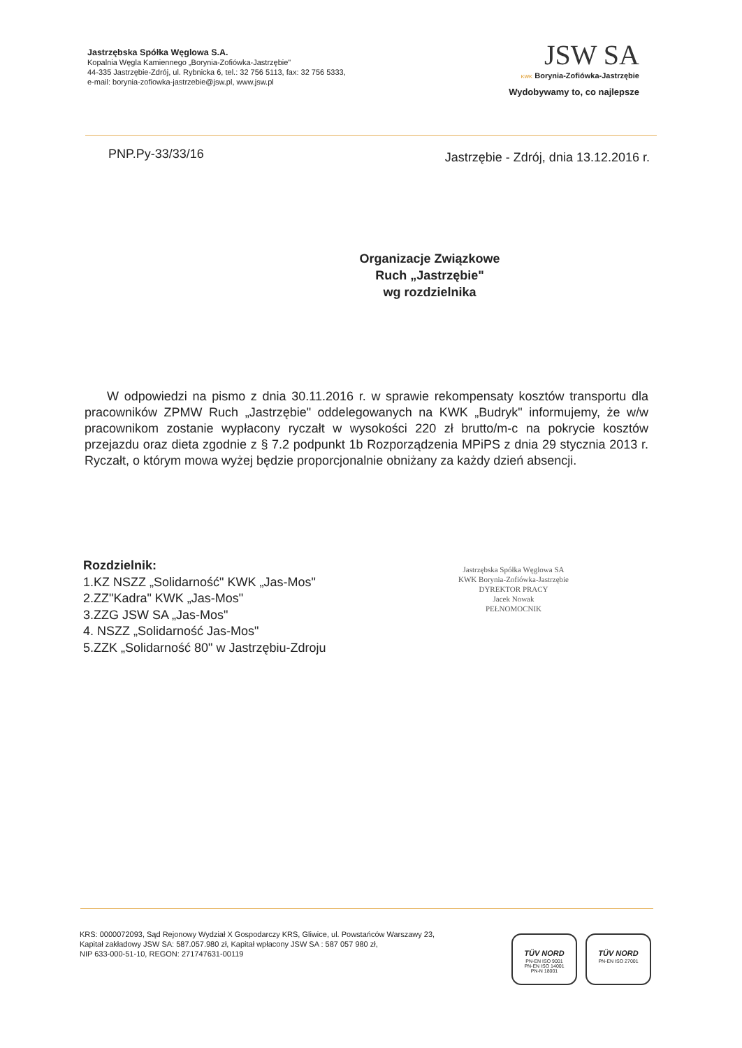Jastrzębska Spółka Węglowa S.A.
Kopalnia Węgla Kamiennego „Borynia-Zofiówka-Jastrzębie"
44-335 Jastrzębie-Zdrój, ul. Rybnicka 6, tel.: 32 756 5113, fax: 32 756 5333,
e-mail: borynia-zofiowka-jastrzebie@jsw.pl, www.jsw.pl
JSW SA
KWK Borynia-Zofiówka-Jastrzębie
Wydobywamy to, co najlepsze
PNP.Py-33/33/16
Jastrzębie - Zdrój, dnia 13.12.2016 r.
Organizacje Związkowe
Ruch „Jastrzębie"
wg rozdzielnika
W odpowiedzi na pismo z dnia 30.11.2016 r. w sprawie rekompensaty kosztów transportu dla pracowników ZPMW Ruch „Jastrzębie" oddelegowanych na KWK „Budryk" informujemy, że w/w pracownikom zostanie wypłacony ryczałt w wysokości 220 zł brutto/m-c na pokrycie kosztów przejazdu oraz dieta zgodnie z § 7.2 podpunkt 1b Rozporządzenia MPiPS z dnia 29 stycznia 2013 r. Ryczałt, o którym mowa wyżej będzie proporcjonalnie obniżany za każdy dzień absencji.
Rozdzielnik:
1.KZ NSZZ „Solidarność" KWK „Jas-Mos"
2.ZZ"Kadra" KWK „Jas-Mos"
3.ZZG JSW SA „Jas-Mos"
4. NSZZ „Solidarność Jas-Mos"
5.ZZK „Solidarność 80" w Jastrzębiu-Zdroju
Jastrzębska Spółka Węglowa SA
KWK Borynia-Zofiówka-Jastrzębie
DYREKTOR PRACY
Jacek Nowak
PEŁNOMOCNIK
KRS: 0000072093, Sąd Rejonowy Wydział X Gospodarczy KRS, Gliwice, ul. Powstańców Warszawy 23,
Kapitał zakładowy JSW SA: 587.057.980 zł, Kapitał wpłacony JSW SA : 587 057 980 zł,
NIP 633-000-51-10, REGON: 271747631-00119
TÜV NORD
PN-EN ISO 9001
PN-EN ISO 14001
PN-N 18001
TÜV NORD
PN-EN ISO 27001